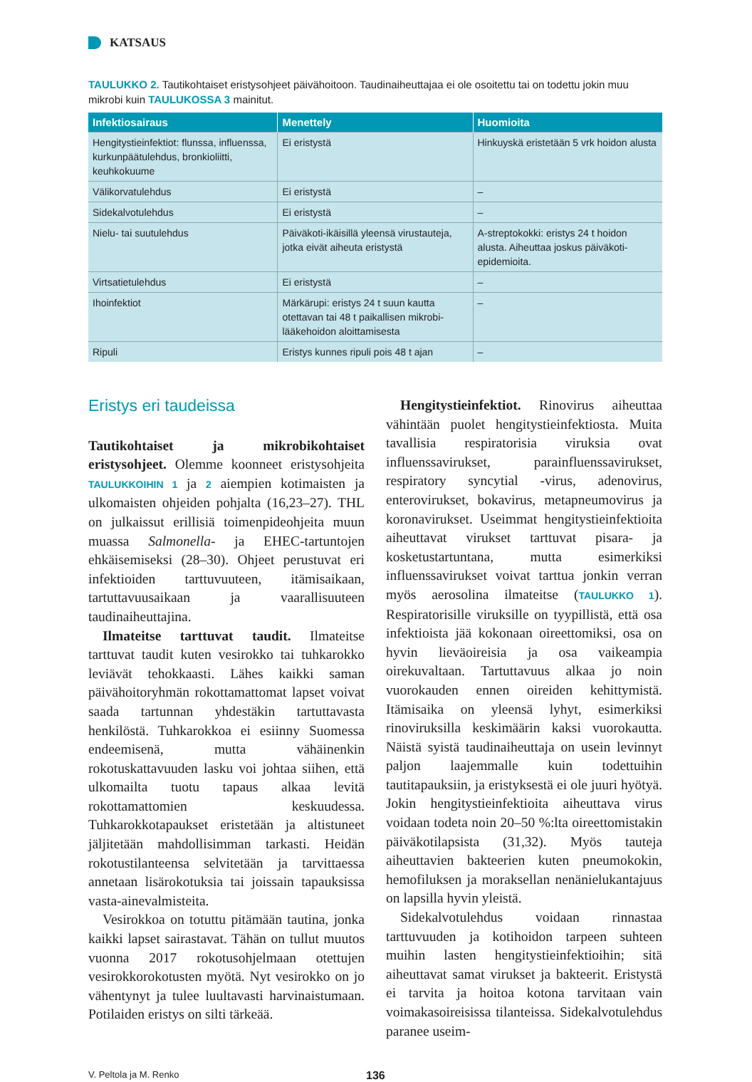KATSAUS
TAULUKKO 2. Tautikohtaiset eristysohjeet päivähoitoon. Taudinaiheuttajaa ei ole osoitettu tai on todettu jokin muu mikrobi kuin TAULUKOSSA 3 mainitut.
| Infektiosairaus | Menettely | Huomioita |
| --- | --- | --- |
| Hengitystieinfektiot: flunssa, influenssa, kurkunpäätulehdus, bronkioliitti, keuhkokuume | Ei eristystä | Hinkuyskä eristetään 5 vrk hoidon alusta |
| Välikorvatulehdus | Ei eristystä | – |
| Sidekalvotulehdus | Ei eristystä | – |
| Nielu- tai suutulehdus | Päiväkoti-ikäisillä yleensä virustauteja, jotka eivät aiheuta eristystä | A-streptokokki: eristys 24 t hoidon alusta. Aiheuttaa joskus päiväkoti-epidemioita. |
| Virtsatietulehdus | Ei eristystä | – |
| Ihoinfektiot | Märkärupi: eristys 24 t suun kautta otettavan tai 48 t paikallisen mikrobi-lääkehoidon aloittamisesta | – |
| Ripuli | Eristys kunnes ripuli pois 48 t ajan | – |
Eristys eri taudeissa
Tautikohtaiset ja mikrobikohtaiset eristysohjeet. Olemme koonneet eristysohjeita TAULUKKOIHIN 1 ja 2 aiempien kotimaisten ja ulkomaisten ohjeiden pohjalta (16,23–27). THL on julkaissut erillisiä toimenpideohjeita muun muassa Salmonella- ja EHEC-tartuntojen ehkäisemiseksi (28–30). Ohjeet perustuvat eri infektioiden tarttuvuuteen, itämisaikaan, tartuttavuusaikaan ja vaarallisuuteen taudinaiheuttajina.
Ilmateitse tarttuvat taudit. Ilmateitse tarttuvat taudit kuten vesirokko tai tuhkarokko leviävät tehokkaasti. Lähes kaikki saman päivähoitoryhmän rokottamattomat lapset voivat saada tartunnan yhdestäkin tartuttavasta henkilöstä. Tuhkarokkoa ei esiinny Suomessa endeemisenä, mutta vähäinenkin rokotuskattavuuden lasku voi johtaa siihen, että ulkomailta tuotu tapaus alkaa levitä rokottamattomien keskuudessa. Tuhkarokkotapaukset eristetään ja altistuneet jäljitetään mahdollisimman tarkasti. Heidän rokotustilanteensa selvitetään ja tarvittaessa annetaan lisärokotuksia tai joissain tapauksissa vasta-ainevalmisteita.
Vesirokkoa on totuttu pitämään tautina, jonka kaikki lapset sairastavat. Tähän on tullut muutos vuonna 2017 rokotusohjelmaan otettujen vesirokkorokotusten myötä. Nyt vesirokko on jo vähentynyt ja tulee luultavasti harvinaistumaan. Potilaiden eristys on silti tärkeää.
Hengitystieinfektiot. Rinovirus aiheuttaa vähintään puolet hengitystieinfektiosta. Muita tavallisia respiratorisia viruksia ovat influenssavirukset, parainfluenssavirukset, respiratory syncytial -virus, adenovirus, enterovirukset, bokavirus, metapneumovirus ja koronavirukset. Useimmat hengitystieinfektioita aiheuttavat virukset tarttuvat pisara- ja kosketustartuntana, mutta esimerkiksi influenssavirukset voivat tarttua jonkin verran myös aerosolina ilmateitse (TAULUKKO 1). Respiratorisille viruksille on tyypillistä, että osa infektioista jää kokonaan oireettomiksi, osa on hyvin lieväoireisia ja osa vaikeampia oirekuvaltaan. Tartuttavuus alkaa jo noin vuorokauden ennen oireiden kehittymistä. Itämisaika on yleensä lyhyt, esimerkiksi rinoviruksilla keskimäärin kaksi vuorokautta. Näistä syistä taudinaiheuttaja on usein levinnyt paljon laajemmalle kuin todettuihin tautitapauksiin, ja eristyksestä ei ole juuri hyötyä. Jokin hengitystieinfektioita aiheuttava virus voidaan todeta noin 20–50 %:lta oireettomistakin päiväkotilapsista (31,32). Myös tauteja aiheuttavien bakteerien kuten pneumokokin, hemofiluksen ja moraksellan nenänielukantajuus on lapsilla hyvin yleistä.
Sidekalvotulehdus voidaan rinnastaa tarttuvuuden ja kotihoidon tarpeen suhteen muihin lasten hengitystieinfektioihin; sitä aiheuttavat samat virukset ja bakteerit. Eristystä ei tarvita ja hoitoa kotona tarvitaan vain voimakasoireisissa tilanteissa. Sidekalvotulehdus paranee useim-
V. Peltola ja M. Renko
136